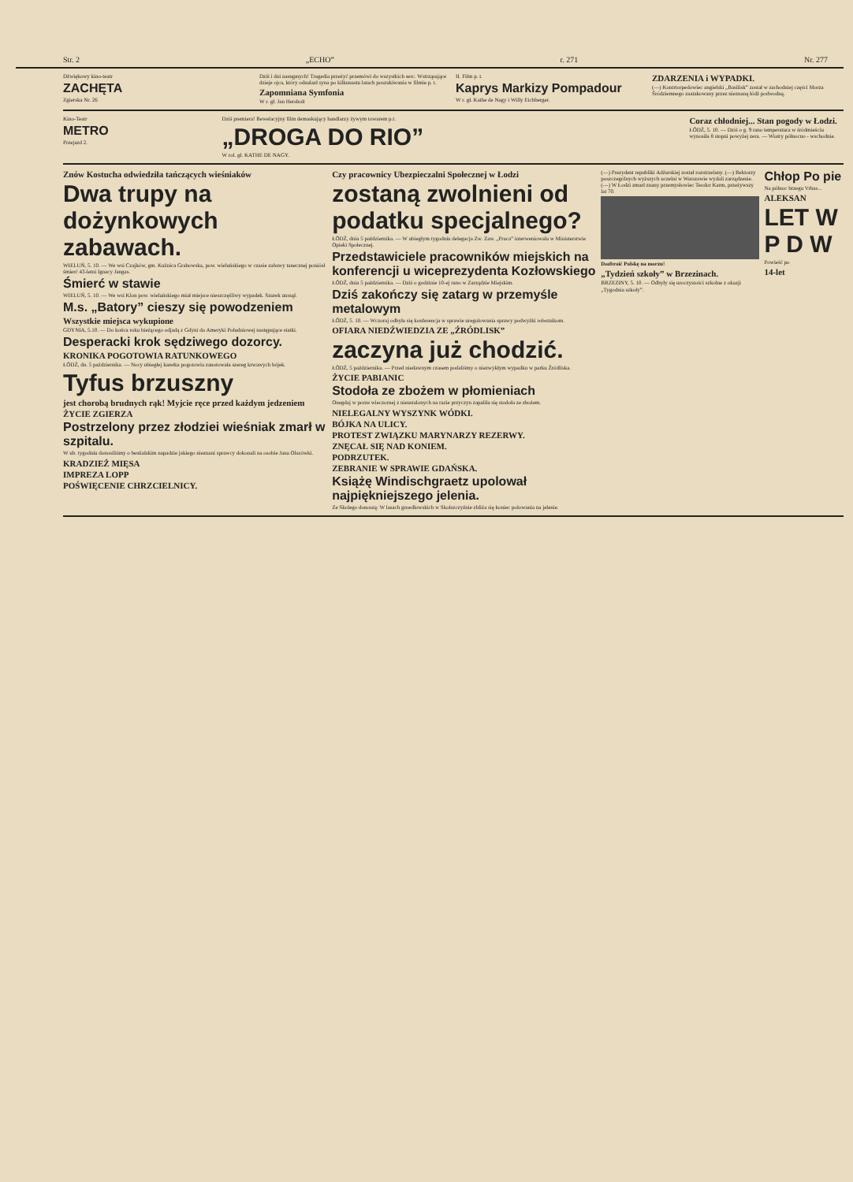Str. 2 „ECHO” r. 271 Nr. 277
Dźwiękowy kino-teatr
ZACHĘTA
Zgierska Nr. 26
Dziś i dni następnych! Tragedia przeżyć przemówi do wszystkich serc. Wstrząsające dzieje ojca, który odnalazł syna po kilkunastu latach poszukiwania w filmie p. t.
Zapomniana Symfonia
W r. gł. Jan Hersholt
II. Film p. t.
Kaprys Markizy Pompadour
W r. gł. Kathe de Nagy i Willy Eichberger.
ZDARZENIA i WYPADKI.
(—) Kontrtorpedowiec angielski „Basilisk” został w zachodniej części Morza Śródziemnego zaatakowany przez nieznaną łódź podwodną.
Kino-Teatr
METRO
Przejazd 2.
Dziś premiera! Rewelacyjny film demaskujący handlarzy żywym towarem p.t.
„DROGA DO RIO”
W rol. gł. KATHE DE NAGY.
Coraz chłodniej... Stan pogody w Łodzi.
ŁÓDŹ, 5. 10. — Dziś o g. 9 rano temperatura w śródmieściu wynosiła 8 stopni powyżej zera. — Wiatry północno - wschodnie.
Znów Kostucha odwiedziła tańczących wieśniaków
Dwa trupy na dożynkowych zabawach.
WIELUŃ, 5. 10. — We wsi Czajków, gm. Kuźnica Grabowska, pow. wieluńskiego w czasie zabawy tanecznej poniósł śmierć 43-letni Ignacy Jangas.
Śmierć w stawie
WIELUŃ, 5. 10. — We wsi Klon pow. wieluńskiego miał miejsce nieszczęśliwy wypadek. Szurek utonął.
M.s. „Batory” cieszy się powodzeniem
Wszystkie miejsca wykupione
GDYNIA, 5.10. — Do końca roku bieżącego odjadą z Gdyni do Ameryki Południowej następujące statki.
Desperacki krok sędziwego dozorcy.
KRONIKA POGOTOWIA RATUNKOWEGO
ŁÓDŹ, dn. 5 października. — Nocy ubiegłej karetka pogotowia zanotowała szereg krwawych bójek.
Tyfus brzuszny
jest chorobą brudnych rąk! Myjcie ręce przed każdym jedzeniem
ŻYCIE ZGIERZA
Postrzelony przez złodziei wieśniak zmarł w szpitalu.
W ub. tygodniu donosiliśmy o bestialskim napadzie jakiego nieznani sprawcy dokonali na osobie Jana Olszówki.
KRADZIEŻ MIĘSA
IMPREZA LOPP
POŚWIĘCENIE CHRZCIELNICY.
Czy pracownicy Ubezpieczalni Społecznej w Łodzi
zostaną zwolnieni od podatku specjalnego?
ŁÓDŹ, dnia 5 października. — W ubiegłym tygodniu delegacja Zw. Zaw. „Praca” interweniowała w Ministerstwie Opieki Społecznej.
Przedstawiciele pracowników miejskich na konferencji u wiceprezydenta Kozłowskiego
ŁÓDŹ, dnia 5 października. — Dziś o godzinie 10-ej rano w Zarządzie Miejskim.
Dziś zakończy się zatarg w przemyśle metalowym
ŁÓDŹ, 5. 10. — Wczoraj odbyła się konferencja w sprawie uregulowania sprawy podwyżki robotnikom.
OFIARA NIEDŹWIEDZIA ZE „ŹRÓDLISK”
zaczyna już chodzić.
ŁÓDŹ, 5 października. — Przed niedawnym czasem podaliśmy o niezwykłym wypadku w parku Źródliska.
ŻYCIE PABIANIC
Stodoła ze zbożem w płomieniach
Onegdaj w porze wieczornej z nieustalonych na razie przyczyn zapaliła się stodoła ze zbożem.
NIELEGALNY WYSZYNK WÓDKI.
BÓJKA NA ULICY.
PROTEST ZWIĄZKU MARYNARZY REZERWY.
ZNĘCAŁ SIĘ NAD KONIEM.
PODRZUTEK.
ZEBRANIE W SPRAWIE GDAŃSKA.
Książę Windischgraetz upolował najpiękniejszego jelenia.
Ze Skolego donoszą: W lasach groedlowskich w Skolszczyźnie zbliża się koniec polowania na jelenie.
(—) Prezydent republiki Adżarskiej został rozstrzelany. (—) Rektorzy poszczególnych wyższych uczelni w Warszawie wydali zarządzenie. (—) W Łodzi zmarł znany przemysłowiec Teodor Karm, przeżywszy lat 70.
Dozbroić Polskę na morzu!
„Tydzień szkoły” w Brzezinach.
BRZEZINY, 5. 10. — Odbyły się uroczystości szkolne z okazji „Tygodnia szkoły”.
Chłop Po pie
Na północ brzegu Vrbas...
ALEKSAN
LET W P D W
Powieść po
14-let